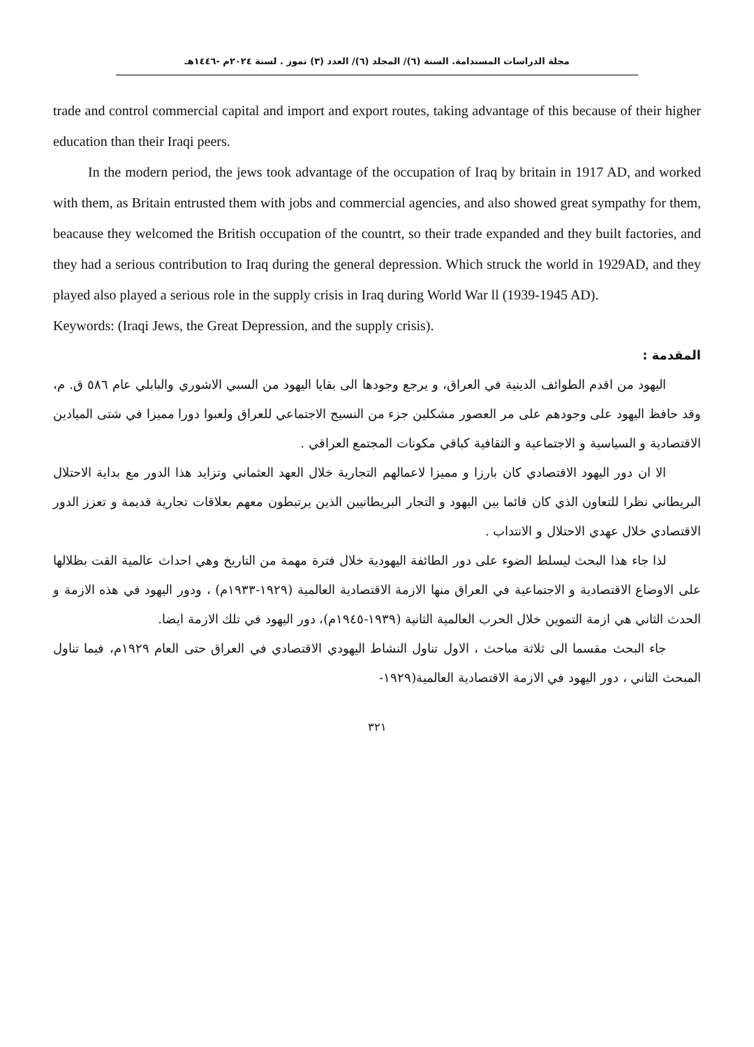مجلة الدراسات المستدامة. السنة (٦)/ المجلد (٦)/ العدد (٣) تموز . لسنة ٢٠٢٤م -١٤٤٦هـ
trade and control commercial capital and import and export routes, taking advantage of this because of their higher education than their Iraqi peers.
In the modern period, the jews took advantage of the occupation of Iraq by britain in 1917 AD, and worked with them, as Britain entrusted them with jobs and commercial agencies, and also showed great sympathy for them, beacause they welcomed the British occupation of the countrt, so their trade expanded and they built factories, and they had a serious contribution to Iraq during the general depression. Which struck the world in 1929AD, and they played also played a serious role in the supply crisis in Iraq during World War ll (1939-1945 AD).
Keywords: (Iraqi Jews, the Great Depression, and the supply crisis).
المقدمة :
اليهود من اقدم الطوائف الدينية في العراق، و يرجع وجودها الى بقايا اليهود من السبي الاشوري والبابلي عام ٥٨٦ ق. م، وقد حافظ اليهود على وجودهم على مر العصور مشكلين جزء من النسيج الاجتماعي للعراق ولعبوا دورا مميزا في شتى الميادين الاقتصادية و السياسية و الاجتماعية و الثقافية كباقي مكونات المجتمع العراقي .
الا ان دور اليهود الاقتصادي كان بارزا و مميزا لاعمالهم التجارية خلال العهد العثماني وتزايد هذا الدور مع بداية الاحتلال البريطاني نظرا للتعاون الذي كان قائما بين اليهود و التجار البريطانيين الذين يرتبطون معهم بعلاقات تجارية قديمة و تعزز الدور الاقتصادي خلال عهدي الاحتلال و الانتداب .
لذا جاء هذا البحث ليسلط الضوء على دور الطائفة اليهودية خلال فترة مهمة من التاريخ وهي احداث عالمية القت بظلالها على الاوضاع الاقتصادية و الاجتماعية في العراق منها الازمة الاقتصادية العالمية (١٩٢٩-١٩٣٣م) ، ودور اليهود في هذه الازمة و الحدث الثاني هي ازمة التموين خلال الحرب العالمية الثانية (١٩٣٩-١٩٤٥م)، دور اليهود في تلك الازمة ايضا.
جاء البحث مقسما الى ثلاثة مباحث ، الاول تناول النشاط اليهودي الاقتصادي في العراق حتى العام ١٩٢٩م، فيما تناول المبحث الثاني ، دور اليهود في الازمة الاقتصادية العالمية(١٩٢٩-
٣٢١